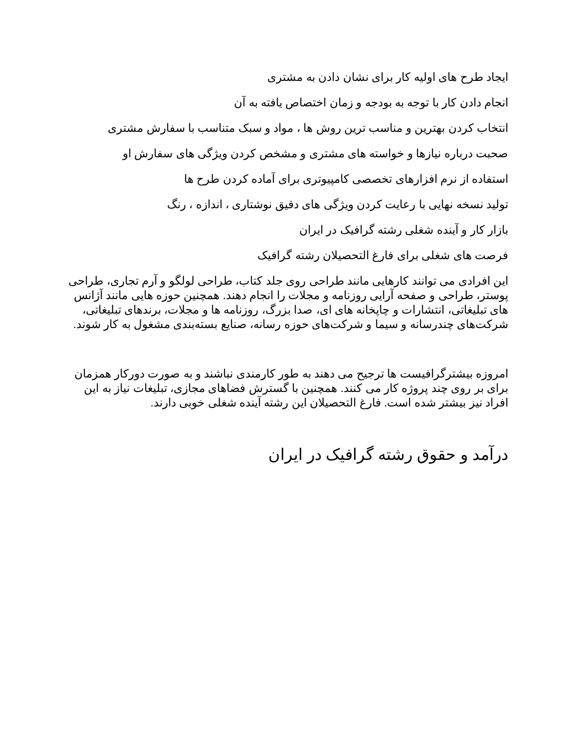ایجاد طرح های اولیه کار برای نشان دادن به مشتری
انجام دادن کار با توجه به بودجه و زمان اختصاص یافته به آن
انتخاب کردن بهترین و مناسب ترین روش ها ، مواد و سبک متناسب با سفارش مشتری
صحبت درباره نیازها و خواسته های مشتری و مشخص کردن ویژگی های سفارش او
استفاده از نرم افزارهای تخصصی کامپیوتری برای آماده کردن طرح ها
تولید نسخه نهایی با رعایت کردن ویژگی های دقیق نوشتاری ، اندازه ، رنگ
بازار کار و آینده شغلی رشته گرافیک در ایران
فرصت های شغلی برای فارغ التحصیلان رشته گرافیک
این افرادی می توانند کارهایی مانند طراحی روی جلد کتاب، طراحی لولگو و آرم تجاری، طراحی پوستر، طراحی و صفحه آرایی روزنامه و مجلات را انجام دهند. همچنین حوزه هایی مانند آژانس های تبلیغاتی، انتشارات و چاپخانه های ای، صدا بزرگ، روزنامه ها و مجلات، برندهای تبلیغاتی، شرکت‌های چندرسانه و سیما و شرکت‌های حوزه رسانه، صنایع بسته‌بندی مشغول به کار شوند.
امروزه بیشترگرافیست ها ترجیح می دهند به طور کارمندی نباشند و به صورت دورکار همزمان برای بر روی چند پروژه کار می کنند. همچنین با گسترش فضاهای مجازی، تبلیغات نیاز به این افراد نیز بیشتر شده است. فارغ التحصیلان این رشته آینده شغلی خوبی دارند.
درآمد و حقوق رشته گرافیک در ایران